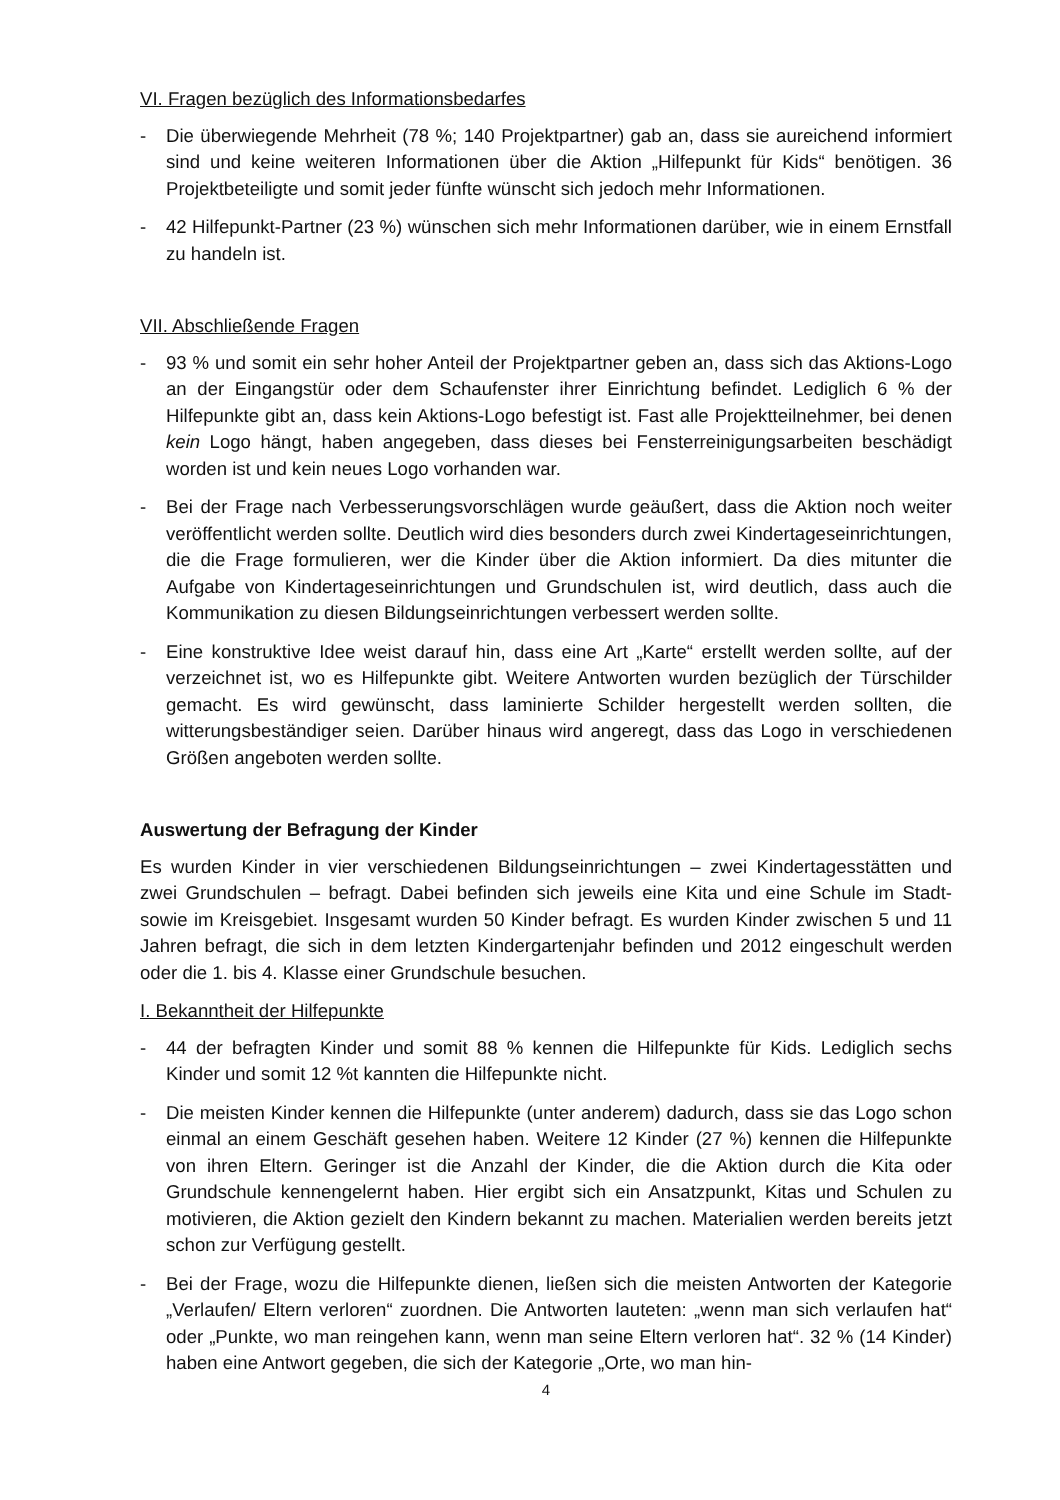VI. Fragen bezüglich des Informationsbedarfes
- Die überwiegende Mehrheit (78 %; 140 Projektpartner) gab an, dass sie aureichend informiert sind und keine weiteren Informationen über die Aktion „Hilfepunkt für Kids“ benötigen. 36 Projektbeteiligte und somit jeder fünfte wünscht sich jedoch mehr Informationen.
- 42 Hilfepunkt-Partner (23 %) wünschen sich mehr Informationen darüber, wie in einem Ernstfall zu handeln ist.
VII. Abschließende Fragen
- 93 % und somit ein sehr hoher Anteil der Projektpartner geben an, dass sich das Aktions-Logo an der Eingangstür oder dem Schaufenster ihrer Einrichtung befindet. Lediglich 6 % der Hilfepunkte gibt an, dass kein Aktions-Logo befestigt ist. Fast alle Projektteilnehmer, bei denen kein Logo hängt, haben angegeben, dass dieses bei Fensterreinigungsarbeiten beschädigt worden ist und kein neues Logo vorhanden war.
- Bei der Frage nach Verbesserungsvorschlägen wurde geäußert, dass die Aktion noch weiter veröffentlicht werden sollte. Deutlich wird dies besonders durch zwei Kindertageseinrichtungen, die die Frage formulieren, wer die Kinder über die Aktion informiert. Da dies mitunter die Aufgabe von Kindertageseinrichtungen und Grundschulen ist, wird deutlich, dass auch die Kommunikation zu diesen Bildungseinrichtungen verbessert werden sollte.
- Eine konstruktive Idee weist darauf hin, dass eine Art „Karte“ erstellt werden sollte, auf der verzeichnet ist, wo es Hilfepunkte gibt. Weitere Antworten wurden bezüglich der Türschilder gemacht. Es wird gewünscht, dass laminierte Schilder hergestellt werden sollten, die witterungsbeständiger seien. Darüber hinaus wird angeregt, dass das Logo in verschiedenen Größen angeboten werden sollte.
Auswertung der Befragung der Kinder
Es wurden Kinder in vier verschiedenen Bildungseinrichtungen – zwei Kindertagesstätten und zwei Grundschulen – befragt. Dabei befinden sich jeweils eine Kita und eine Schule im Stadt- sowie im Kreisgebiet. Insgesamt wurden 50 Kinder befragt. Es wurden Kinder zwischen 5 und 11 Jahren befragt, die sich in dem letzten Kindergartenjahr befinden und 2012 eingeschult werden oder die 1. bis 4. Klasse einer Grundschule besuchen.
I. Bekanntheit der Hilfepunkte
- 44 der befragten Kinder und somit 88 % kennen die Hilfepunkte für Kids. Lediglich sechs Kinder und somit 12 %t kannten die Hilfepunkte nicht.
- Die meisten Kinder kennen die Hilfepunkte (unter anderem) dadurch, dass sie das Logo schon einmal an einem Geschäft gesehen haben. Weitere 12 Kinder (27 %) kennen die Hilfepunkte von ihren Eltern. Geringer ist die Anzahl der Kinder, die die Aktion durch die Kita oder Grundschule kennengelernt haben. Hier ergibt sich ein Ansatzpunkt, Kitas und Schulen zu motivieren, die Aktion gezielt den Kindern bekannt zu machen. Materialien werden bereits jetzt schon zur Verfügung gestellt.
- Bei der Frage, wozu die Hilfepunkte dienen, ließen sich die meisten Antworten der Kategorie „Verlaufen/ Eltern verloren“ zuordnen. Die Antworten lauteten: „wenn man sich verlaufen hat“ oder „Punkte, wo man reingehen kann, wenn man seine Eltern verloren hat“. 32 % (14 Kinder) haben eine Antwort gegeben, die sich der Kategorie „Orte, wo man hin-
4